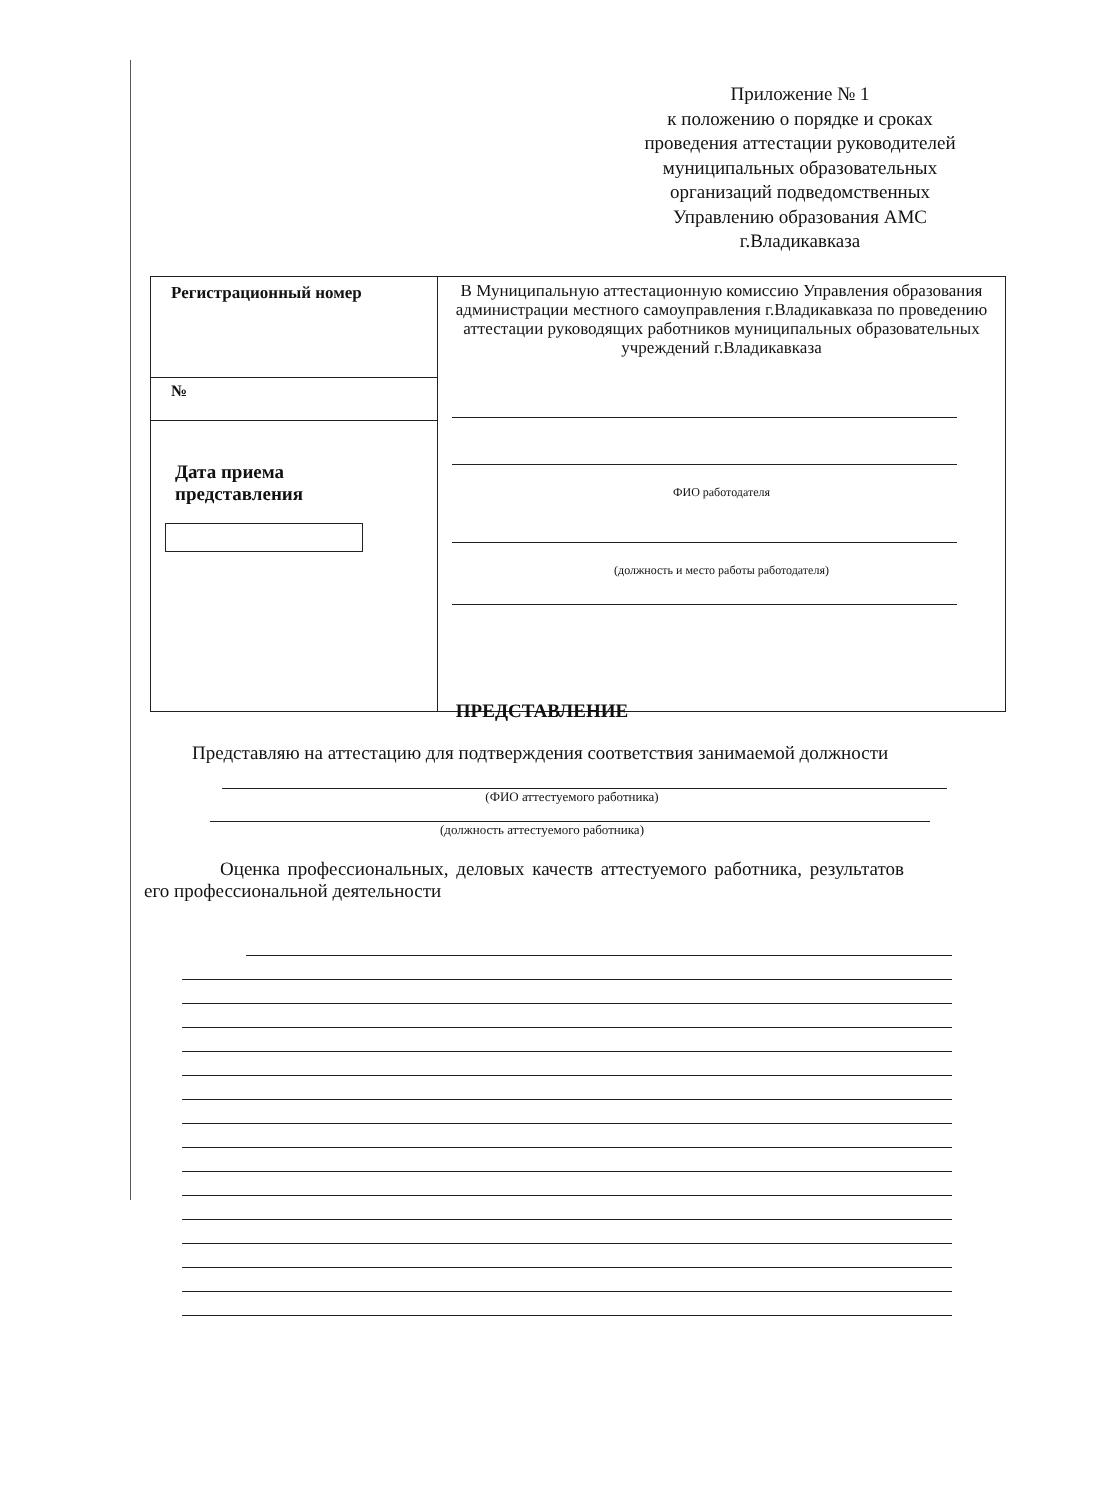Приложение № 1
к положению о порядке и сроках
проведения аттестации руководителей
муниципальных образовательных
организаций подведомственных
Управлению образования АМС
г.Владикавказа
| Регистрационный номер | В Муниципальную аттестационную комиссию Управления образования администрации местного самоуправления г.Владикавказа по проведению аттестации руководящих работников муниципальных образовательных учреждений г.Владикавказа ФИО работодателя (должность и место работы работодателя) |
| № | |
| Дата приема представления | |
ПРЕДСТАВЛЕНИЕ
Представляю на аттестацию для подтверждения соответствия занимаемой должности
(ФИО аттестуемого работника)
(должность аттестуемого работника)
Оценка профессиональных, деловых качеств аттестуемого работника, результатов его профессиональной деятельности